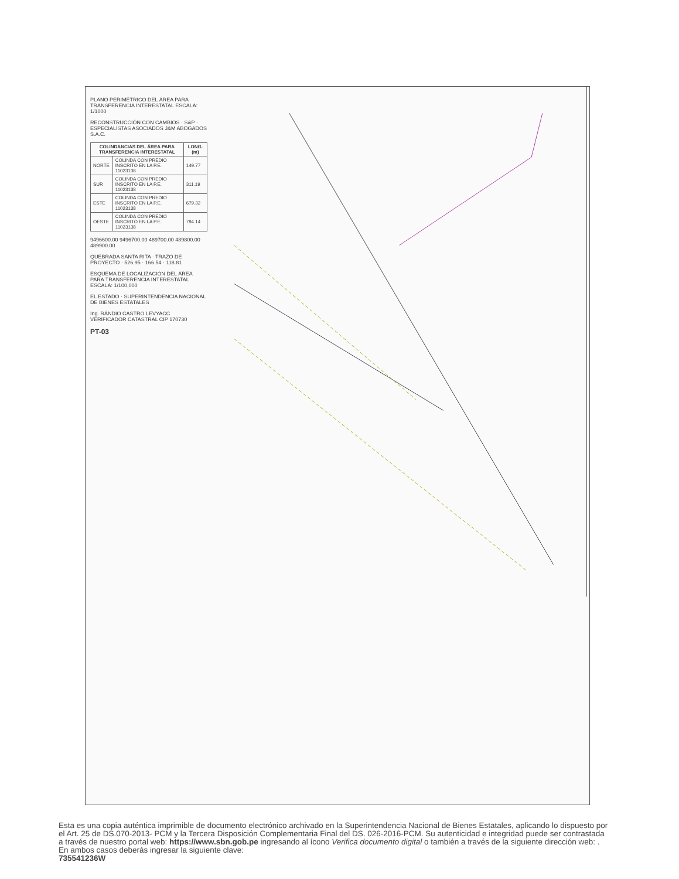PLANO PERIMÉTRICO DEL ÁREA PARA TRANSFERENCIA INTERESTATAL ESCALA: 1/1000
RECONSTRUCCIÓN CON CAMBIOS · S&P · ESPECIALISTAS ASOCIADOS J&M ABOGADOS S.A.C.
| COLINDANCIAS DEL ÁREA PARA TRANSFERENCIA INTERESTATAL | | LONG. (m) |
| --- | --- | --- |
| NORTE | COLINDA CON PREDIO INSCRITO EN LA P.E. 11023138 | 149.77 |
| SUR | COLINDA CON PREDIO INSCRITO EN LA P.E. 11023138 | 311.19 |
| ESTE | COLINDA CON PREDIO INSCRITO EN LA P.E. 11023138 | 679.32 |
| OESTE | COLINDA CON PREDIO INSCRITO EN LA P.E. 11023138 | 794.14 |
9496600.00 9496700.00 489700.00 489800.00 489900.00
QUEBRADA SANTA RITA · TRAZO DE PROYECTO · 526.95 · 166.54 · 118.81
ESQUEMA DE LOCALIZACIÓN DEL ÁREA PARA TRANSFERENCIA INTERESTATAL ESCALA: 1/100,000
EL ESTADO - SUPERINTENDENCIA NACIONAL DE BIENES ESTATALES
Ing. RÁNDIO CASTRO LEVYACC VERIFICADOR CATASTRAL CIP 170730
PT-03
Esta es una copia auténtica imprimible de documento electrónico archivado en la Superintendencia Nacional de Bienes Estatales, aplicando lo dispuesto por el Art. 25 de DS.070-2013- PCM y la Tercera Disposición Complementaria Final del DS. 026-2016-PCM. Su autenticidad e integridad puede ser contrastada a través de nuestro portal web: https://www.sbn.gob.pe ingresando al ícono Verifica documento digital o también a través de la siguiente dirección web: . En ambos casos deberás ingresar la siguiente clave:
735541236W